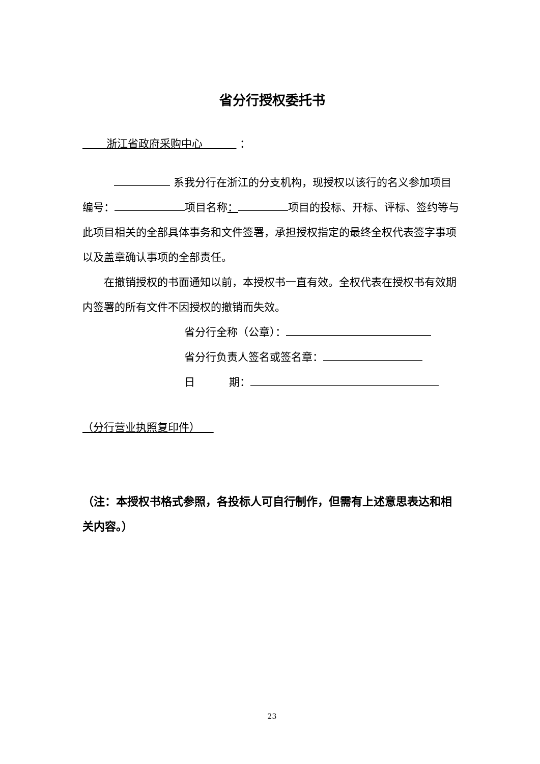省分行授权委托书
浙江省政府采购中心 ：
系我分行在浙江的分支机构，现授权以该行的名义参加项目编号： 项目名称： 项目的投标、开标、评标、签约等与此项目相关的全部具体事务和文件签署，承担授权指定的最终全权代表签字事项以及盖章确认事项的全部责任。
在撤销授权的书面通知以前，本授权书一直有效。全权代表在授权书有效期内签署的所有文件不因授权的撤销而失效。
省分行全称（公章）：
省分行负责人签名或签名章：
日 期：
（分行营业执照复印件）
（注：本授权书格式参照，各投标人可自行制作，但需有上述意思表达和相关内容。）
23